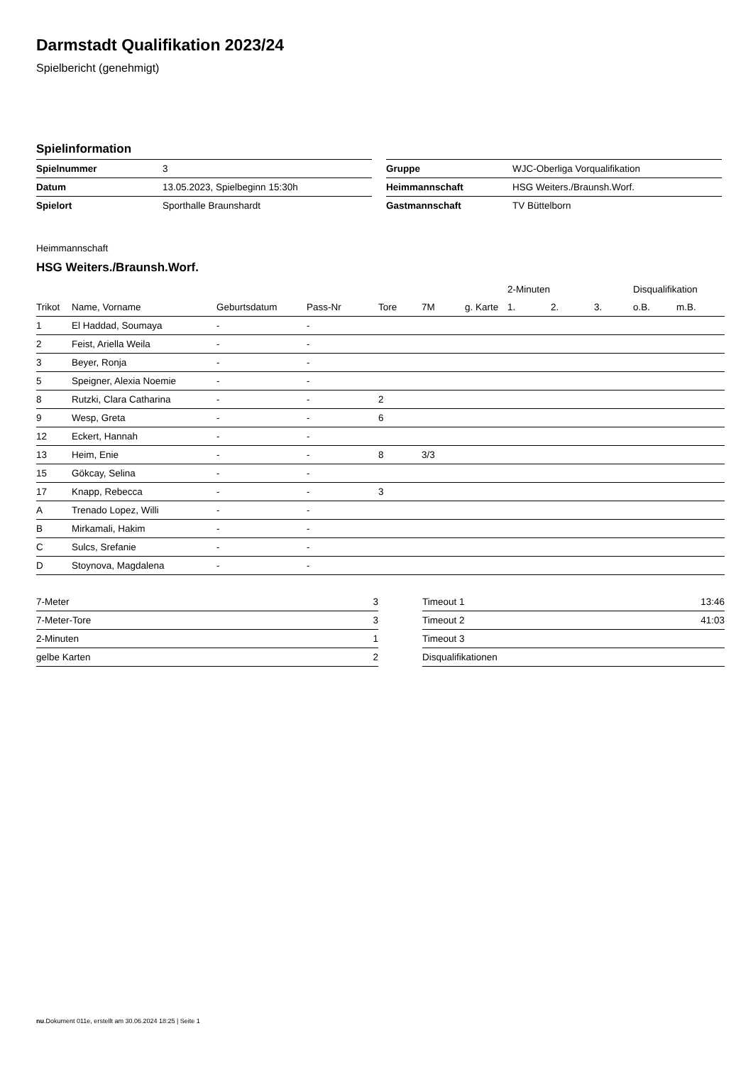Darmstadt Qualifikation 2023/24
Spielbericht (genehmigt)
Spielinformation
| Spielnummer | 3 |
| Datum | 13.05.2023, Spielbeginn 15:30h |
| Spielort | Sporthalle Braunshardt |
| Gruppe | WJC-Oberliga Vorqualifikation |
| Heimmannschaft | HSG Weiters./Braunsh.Worf. |
| Gastmannschaft | TV Büttelborn |
Heimmannschaft
HSG Weiters./Braunsh.Worf.
| | | | | | | | 2-Minuten | | | Disqualifikation | |
| --- | --- | --- | --- | --- | --- | --- | --- | --- | --- | --- | --- |
| Trikot | Name, Vorname | Geburtsdatum | Pass-Nr | Tore | 7M | g. Karte | 1. | 2. | 3. | o.B. | m.B. |
| 1 | El Haddad, Soumaya | - | - | | | | | | | | |
| 2 | Feist, Ariella Weila | - | - | | | | | | | | |
| 3 | Beyer, Ronja | - | - | | | | | | | | |
| 5 | Speigner, Alexia Noemie | - | - | | | | | | | | |
| 8 | Rutzki, Clara Catharina | - | - | 2 | | | | | | | |
| 9 | Wesp, Greta | - | - | 6 | | | | | | | |
| 12 | Eckert, Hannah | - | - | | | | | | | | |
| 13 | Heim, Enie | - | - | 8 | 3/3 | | | | | | |
| 15 | Gökcay, Selina | - | - | | | | | | | | |
| 17 | Knapp, Rebecca | - | - | 3 | | | | | | | |
| A | Trenado Lopez, Willi | - | - | | | | | | | | |
| B | Mirkamali, Hakim | - | - | | | | | | | | |
| C | Sulcs, Srefanie | - | - | | | | | | | | |
| D | Stoynova, Magdalena | - | - | | | | | | | | |
| 7-Meter | 3 |
| 7-Meter-Tore | 3 |
| 2-Minuten | 1 |
| gelbe Karten | 2 |
| Timeout 1 | 13:46 |
| Timeout 2 | 41:03 |
| Timeout 3 | |
| Disqualifikationen | |
nu.Dokument 011e, erstellt am 30.06.2024 18:25 | Seite 1